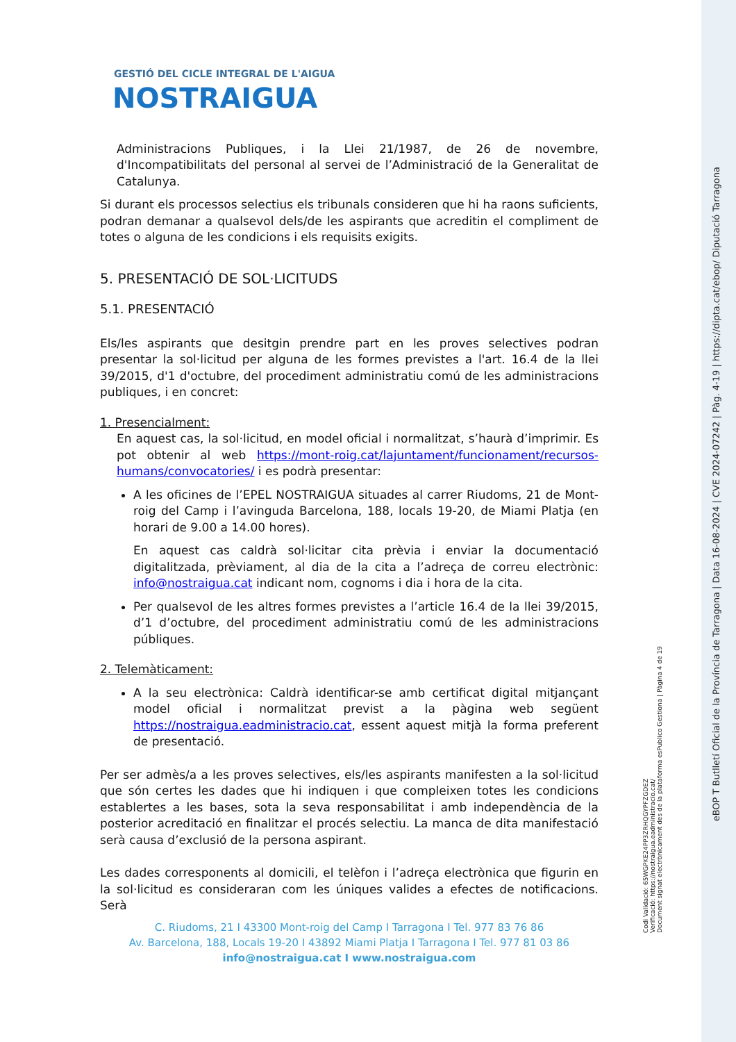GESTIÓ DEL CICLE INTEGRAL DE L'AIGUA
NOSTRAIGUA
Administracions Publiques, i la Llei 21/1987, de 26 de novembre, d'Incompatibilitats del personal al servei de l’Administració de la Generalitat de Catalunya.
Si durant els processos selectius els tribunals consideren que hi ha raons suficients, podran demanar a qualsevol dels/de les aspirants que acreditin el compliment de totes o alguna de les condicions i els requisits exigits.
5. PRESENTACIÓ DE SOL·LICITUDS
5.1. PRESENTACIÓ
Els/les aspirants que desitgin prendre part en les proves selectives podran presentar la sol·licitud per alguna de les formes previstes a l'art. 16.4 de la llei 39/2015, d'1 d'octubre, del procediment administratiu comú de les administracions publiques, i en concret:
1. Presencialment:
En aquest cas, la sol·licitud, en model oficial i normalitzat, s’haurà d’imprimir. Es pot obtenir al web https://mont-roig.cat/lajuntament/funcionament/recursos-humans/convocatories/ i es podrà presentar:
A les oficines de l’EPEL NOSTRAIGUA situades al carrer Riudoms, 21 de Mont-roig del Camp i l’avinguda Barcelona, 188, locals 19-20, de Miami Platja (en horari de 9.00 a 14.00 hores).
En aquest cas caldrà sol·licitar cita prèvia i enviar la documentació digitalitzada, prèviament, al dia de la cita a l’adreça de correu electrònic: info@nostraigua.cat indicant nom, cognoms i dia i hora de la cita.
Per qualsevol de les altres formes previstes a l’article 16.4 de la llei 39/2015, d’1 d’octubre, del procediment administratiu comú de les administracions públiques.
2. Telemàticament:
A la seu electrònica: Caldrà identificar-se amb certificat digital mitjançant model oficial i normalitzat previst a la pàgina web següent https://nostraigua.eadministracio.cat, essent aquest mitjà la forma preferent de presentació.
Per ser admès/a a les proves selectives, els/les aspirants manifesten a la sol·licitud que són certes les dades que hi indiquen i que compleixen totes les condicions establertes a les bases, sota la seva responsabilitat i amb independència de la posterior acreditació en finalitzar el procés selectiu. La manca de dita manifestació serà causa d’exclusió de la persona aspirant.
Les dades corresponents al domicili, el telèfon i l’adreça electrònica que figurin en la sol·licitud es consideraran com les úniques valides a efectes de notificacions. Serà
C. Riudoms, 21 I 43300 Mont-roig del Camp I Tarragona I Tel. 977 83 76 86
Av. Barcelona, 188, Locals 19-20 I 43892 Miami Platja I Tarragona I Tel. 977 81 03 86
info@nostraigua.cat I www.nostraigua.com
Codi Validació: 65WGPKE24PP3ZRHQGYPFZGDEZ
Verificació: https://nostraigua.eadministracio.cat/
Document signat electrònicament des de la plataforma esPublico Gestiona | Pàgina 4 de 19
eBOP T Butlletí Oficial de la Província de Tarragona | Data 16-08-2024 | CVE 2024-07242 | Pàg. 4-19 | https://dipta.cat/ebop/ Diputació Tarragona